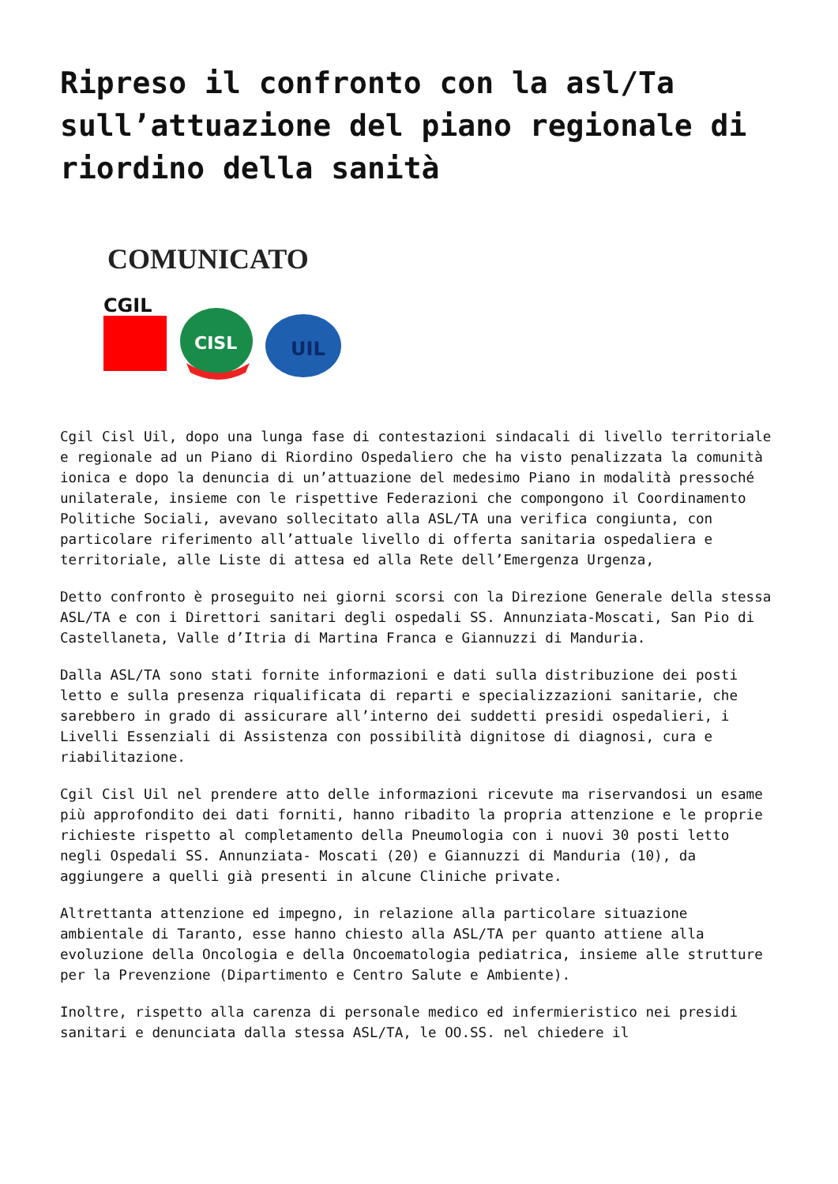Ripreso il confronto con la asl/Ta sull’attuazione del piano regionale di riordino della sanità
COMUNICATO
CGIL
CISL
UIL
Cgil Cisl Uil, dopo una lunga fase di contestazioni sindacali di livello territoriale e regionale ad un Piano di Riordino Ospedaliero che ha visto penalizzata la comunità ionica e dopo la denuncia di un’attuazione del medesimo Piano in modalità pressoché unilaterale, insieme con le rispettive Federazioni che compongono il Coordinamento Politiche Sociali, avevano sollecitato alla ASL/TA una verifica congiunta, con particolare riferimento all’attuale livello di offerta sanitaria ospedaliera e territoriale, alle Liste di attesa ed alla Rete dell’Emergenza Urgenza,
Detto confronto è proseguito nei giorni scorsi con la Direzione Generale della stessa ASL/TA e con i Direttori sanitari degli ospedali SS. Annunziata-Moscati, San Pio di Castellaneta, Valle d’Itria di Martina Franca e Giannuzzi di Manduria.
Dalla ASL/TA sono stati fornite informazioni e dati sulla distribuzione dei posti letto e sulla presenza riqualificata di reparti e specializzazioni sanitarie, che sarebbero in grado di assicurare all’interno dei suddetti presidi ospedalieri, i Livelli Essenziali di Assistenza con possibilità dignitose di diagnosi, cura e riabilitazione.
Cgil Cisl Uil nel prendere atto delle informazioni ricevute ma riservandosi un esame più approfondito dei dati forniti, hanno ribadito la propria attenzione e le proprie richieste rispetto al completamento della Pneumologia con i nuovi 30 posti letto negli Ospedali SS. Annunziata- Moscati (20) e Giannuzzi di Manduria (10), da aggiungere a quelli già presenti in alcune Cliniche private.
Altrettanta attenzione ed impegno, in relazione alla particolare situazione ambientale di Taranto, esse hanno chiesto alla ASL/TA per quanto attiene alla evoluzione della Oncologia e della Oncoematologia pediatrica, insieme alle strutture per la Prevenzione (Dipartimento e Centro Salute e Ambiente).
Inoltre, rispetto alla carenza di personale medico ed infermieristico nei presidi sanitari e denunciata dalla stessa ASL/TA, le OO.SS. nel chiedere il